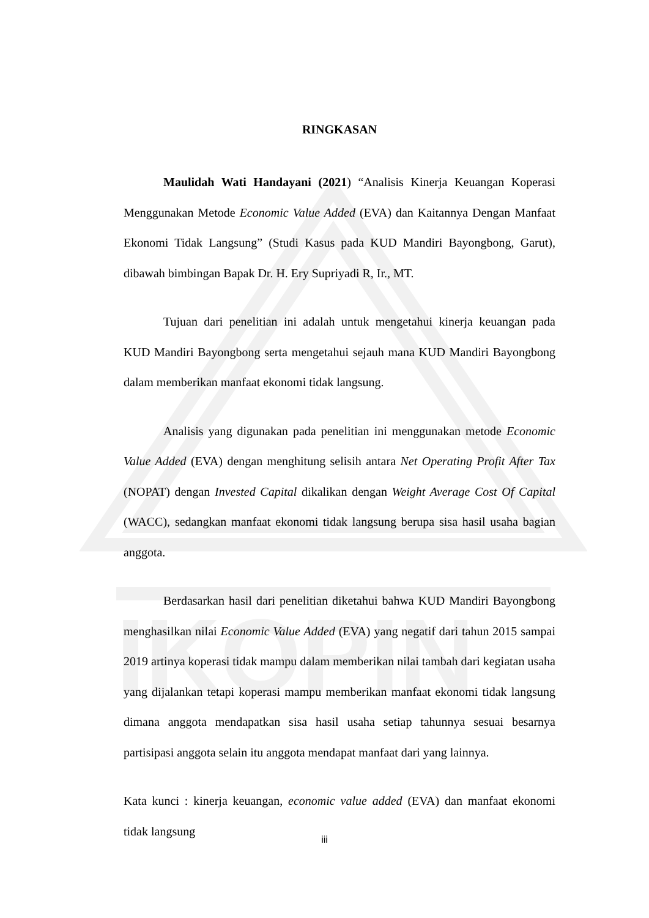IKOPIN
RINGKASAN
Maulidah Wati Handayani (2021) “Analisis Kinerja Keuangan Koperasi Menggunakan Metode Economic Value Added (EVA) dan Kaitannya Dengan Manfaat Ekonomi Tidak Langsung” (Studi Kasus pada KUD Mandiri Bayongbong, Garut), dibawah bimbingan Bapak Dr. H. Ery Supriyadi R, Ir., MT.
Tujuan dari penelitian ini adalah untuk mengetahui kinerja keuangan pada KUD Mandiri Bayongbong serta mengetahui sejauh mana KUD Mandiri Bayongbong dalam memberikan manfaat ekonomi tidak langsung.
Analisis yang digunakan pada penelitian ini menggunakan metode Economic Value Added (EVA) dengan menghitung selisih antara Net Operating Profit After Tax (NOPAT) dengan Invested Capital dikalikan dengan Weight Average Cost Of Capital (WACC), sedangkan manfaat ekonomi tidak langsung berupa sisa hasil usaha bagian anggota.
Berdasarkan hasil dari penelitian diketahui bahwa KUD Mandiri Bayongbong menghasilkan nilai Economic Value Added (EVA) yang negatif dari tahun 2015 sampai 2019 artinya koperasi tidak mampu dalam memberikan nilai tambah dari kegiatan usaha yang dijalankan tetapi koperasi mampu memberikan manfaat ekonomi tidak langsung dimana anggota mendapatkan sisa hasil usaha setiap tahunnya sesuai besarnya partisipasi anggota selain itu anggota mendapat manfaat dari yang lainnya.
Kata kunci : kinerja keuangan, economic value added (EVA) dan manfaat ekonomi tidak langsung
iii